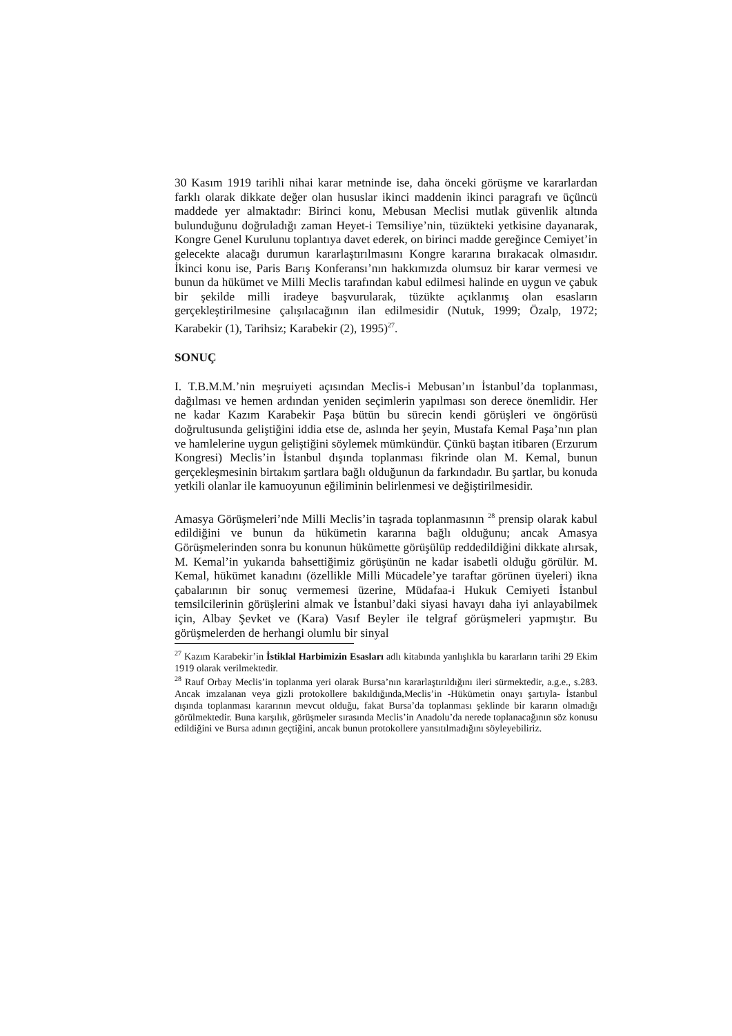30 Kasım 1919 tarihli nihai karar metninde ise, daha önceki görüşme ve kararlardan farklı olarak dikkate değer olan hususlar ikinci maddenin ikinci paragrafı ve üçüncü maddede yer almaktadır: Birinci konu, Mebusan Meclisi mutlak güvenlik altında bulunduğunu doğruladığı zaman Heyet-i Temsiliye’nin, tüzükteki yetkisine dayanarak, Kongre Genel Kurulunu toplantıya davet ederek, on birinci madde gereğince Cemiyet’in gelecekte alacağı durumun kararlaştırılmasını Kongre kararına bırakacak olmasıdır. İkinci konu ise, Paris Barış Konferansı’nın hakkımızda olumsuz bir karar vermesi ve bunun da hükümet ve Milli Meclis tarafından kabul edilmesi halinde en uygun ve çabuk bir şekilde milli iradeye başvurularak, tüzükte açıklanmış olan esasların gerçekleştirilmesine çalışılacağının ilan edilmesidir (Nutuk, 1999; Özalp, 1972; Karabekir (1), Tarihsiz; Karabekir (2), 1995)<sup>27</sup>.
SONUÇ
I. T.B.M.M.’nin meşruiyeti açısından Meclis-i Mebusan’ın İstanbul’da toplanması, dağılması ve hemen ardından yeniden seçimlerin yapılması son derece önemlidir. Her ne kadar Kazım Karabekir Paşa bütün bu sürecin kendi görüşleri ve öngörüsü doğrultusunda geliştiğini iddia etse de, aslında her şeyin, Mustafa Kemal Paşa’nın plan ve hamlelerine uygun geliştiğini söylemek mümkündür. Çünkü baştan itibaren (Erzurum Kongresi) Meclis’in İstanbul dışında toplanması fikrinde olan M. Kemal, bunun gerçekleşmesinin birtakım şartlara bağlı olduğunun da farkındadır. Bu şartlar, bu konuda yetkili olanlar ile kamuoyunun eğiliminin belirlenmesi ve değiştirilmesidir.
Amasya Görüşmeleri’nde Milli Meclis’in taşrada toplanmasının <sup>28</sup> prensip olarak kabul edildiğini ve bunun da hükümetin kararına bağlı olduğunu; ancak Amasya Görüşmelerinden sonra bu konunun hükümette görüşülüp reddedildiğini dikkate alırsak, M. Kemal’in yukarıda bahsettiğimiz görüşünün ne kadar isabetli olduğu görülür. M. Kemal, hükümet kanadını (özellikle Milli Mücadele’ye taraftar görünen üyeleri) ikna çabalarının bir sonuç vermemesi üzerine, Müdafaa-i Hukuk Cemiyeti İstanbul temsilcilerinin görüşlerini almak ve İstanbul’daki siyasi havayı daha iyi anlayabilmek için, Albay Şevket ve (Kara) Vasıf Beyler ile telgraf görüşmeleri yapmıştır. Bu görüşmelerden de herhangi olumlu bir sinyal
<sup>27</sup> Kazım Karabekir’in İstiklal Harbimizin Esasları adlı kitabında yanlışlıkla bu kararların tarihi 29 Ekim 1919 olarak verilmektedir.
<sup>28</sup> Rauf Orbay Meclis’in toplanma yeri olarak Bursa’nın kararlaştırıldığını ileri sürmektedir, a.g.e., s.283. Ancak imzalanan veya gizli protokollere bakıldığında,Meclis’in -Hükümetin onayı şartıyla- İstanbul dışında toplanması kararının mevcut olduğu, fakat Bursa’da toplanması şeklinde bir kararın olmadığı görülmektedir. Buna karşılık, görüşmeler sırasında Meclis’in Anadolu’da nerede toplanacağının söz konusu edildiğini ve Bursa adının geçtiğini, ancak bunun protokollere yansıtılmadığını söyleyebiliriz.